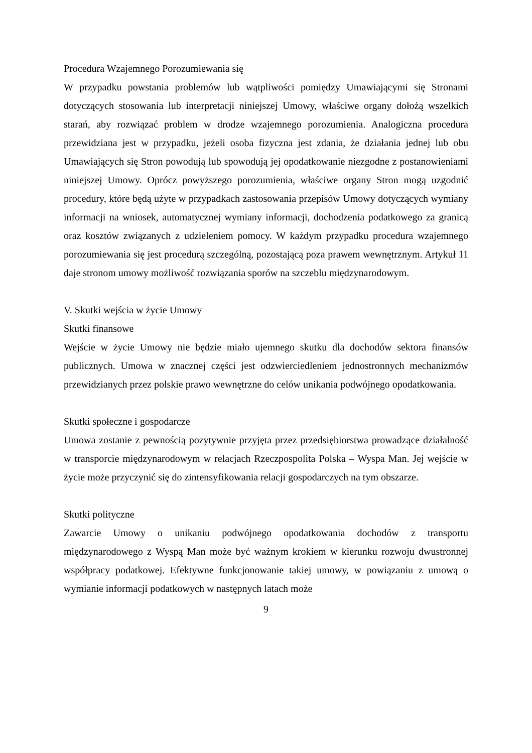Procedura Wzajemnego Porozumiewania się
W przypadku powstania problemów lub wątpliwości pomiędzy Umawiającymi się Stronami dotyczących stosowania lub interpretacji niniejszej Umowy, właściwe organy dołożą wszelkich starań, aby rozwiązać problem w drodze wzajemnego porozumienia. Analogiczna procedura przewidziana jest w przypadku, jeżeli osoba fizyczna jest zdania, że działania jednej lub obu Umawiających się Stron powodują lub spowodują jej opodatkowanie niezgodne z postanowieniami niniejszej Umowy. Oprócz powyższego porozumienia, właściwe organy Stron mogą uzgodnić procedury, które będą użyte w przypadkach zastosowania przepisów Umowy dotyczących wymiany informacji na wniosek, automatycznej wymiany informacji, dochodzenia podatkowego za granicą oraz kosztów związanych z udzieleniem pomocy. W każdym przypadku procedura wzajemnego porozumiewania się jest procedurą szczególną, pozostającą poza prawem wewnętrznym. Artykuł 11 daje stronom umowy możliwość rozwiązania sporów na szczeblu międzynarodowym.
V. Skutki wejścia w życie Umowy
Skutki finansowe
Wejście w życie Umowy nie będzie miało ujemnego skutku dla dochodów sektora finansów publicznych. Umowa w znacznej części jest odzwierciedleniem jednostronnych mechanizmów przewidzianych przez polskie prawo wewnętrzne do celów unikania podwójnego opodatkowania.
Skutki społeczne i gospodarcze
Umowa zostanie z pewnością pozytywnie przyjęta przez przedsiębiorstwa prowadzące działalność w transporcie międzynarodowym w relacjach Rzeczpospolita Polska – Wyspa Man. Jej wejście w życie może przyczynić się do zintensyfikowania relacji gospodarczych na tym obszarze.
Skutki polityczne
Zawarcie Umowy o unikaniu podwójnego opodatkowania dochodów z transportu międzynarodowego z Wyspą Man może być ważnym krokiem w kierunku rozwoju dwustronnej współpracy podatkowej. Efektywne funkcjonowanie takiej umowy, w powiązaniu z umową o wymianie informacji podatkowych w następnych latach może
9